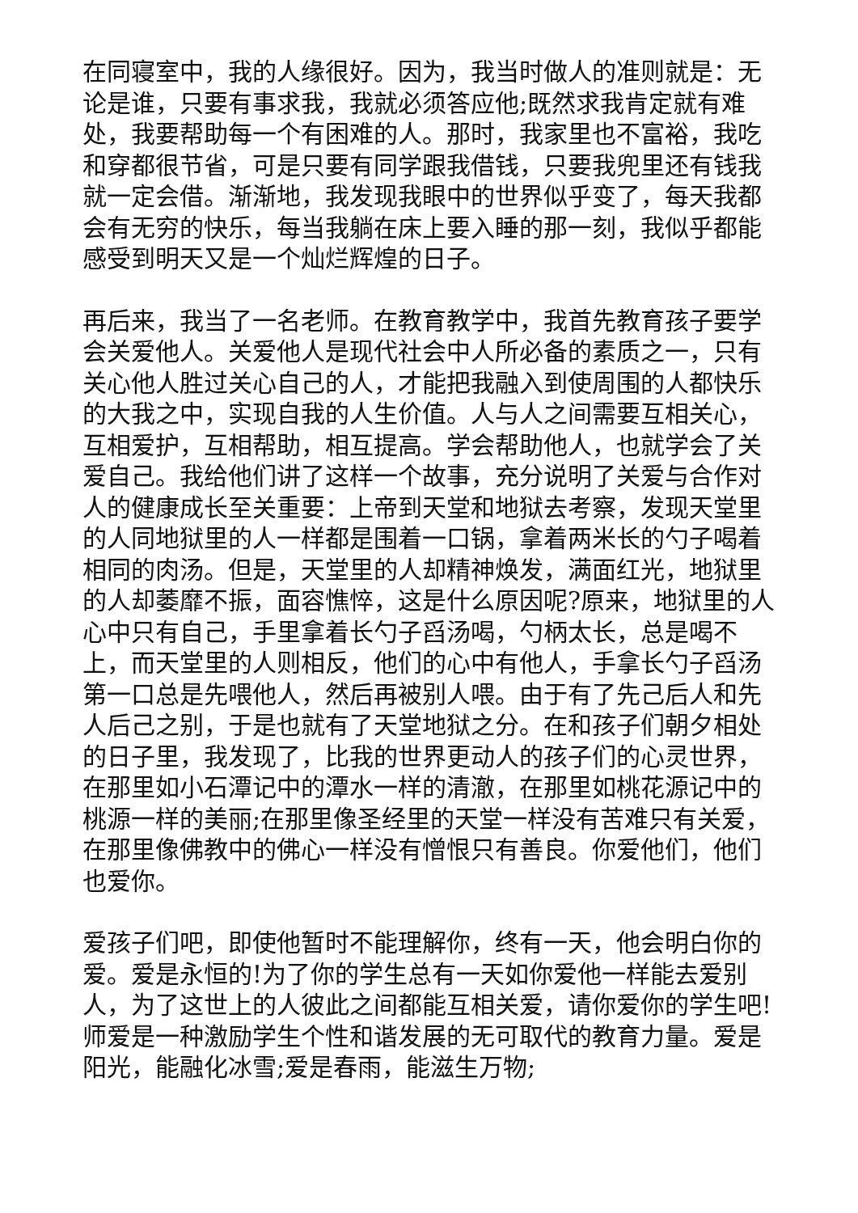在同寝室中，我的人缘很好。因为，我当时做人的准则就是：无论是谁，只要有事求我，我就必须答应他;既然求我肯定就有难处，我要帮助每一个有困难的人。那时，我家里也不富裕，我吃和穿都很节省，可是只要有同学跟我借钱，只要我兜里还有钱我就一定会借。渐渐地，我发现我眼中的世界似乎变了，每天我都会有无穷的快乐，每当我躺在床上要入睡的那一刻，我似乎都能感受到明天又是一个灿烂辉煌的日子。
再后来，我当了一名老师。在教育教学中，我首先教育孩子要学会关爱他人。关爱他人是现代社会中人所必备的素质之一，只有关心他人胜过关心自己的人，才能把我融入到使周围的人都快乐的大我之中，实现自我的人生价值。人与人之间需要互相关心，互相爱护，互相帮助，相互提高。学会帮助他人，也就学会了关爱自己。我给他们讲了这样一个故事，充分说明了关爱与合作对人的健康成长至关重要：上帝到天堂和地狱去考察，发现天堂里的人同地狱里的人一样都是围着一口锅，拿着两米长的勺子喝着相同的肉汤。但是，天堂里的人却精神焕发，满面红光，地狱里的人却萎靡不振，面容憔悴，这是什么原因呢?原来，地狱里的人心中只有自己，手里拿着长勺子舀汤喝，勺柄太长，总是喝不上，而天堂里的人则相反，他们的心中有他人，手拿长勺子舀汤第一口总是先喂他人，然后再被别人喂。由于有了先己后人和先人后己之别，于是也就有了天堂地狱之分。在和孩子们朝夕相处的日子里，我发现了，比我的世界更动人的孩子们的心灵世界，在那里如小石潭记中的潭水一样的清澈，在那里如桃花源记中的桃源一样的美丽;在那里像圣经里的天堂一样没有苦难只有关爱，在那里像佛教中的佛心一样没有憎恨只有善良。你爱他们，他们也爱你。
爱孩子们吧，即使他暂时不能理解你，终有一天，他会明白你的爱。爱是永恒的!为了你的学生总有一天如你爱他一样能去爱别人，为了这世上的人彼此之间都能互相关爱，请你爱你的学生吧!师爱是一种激励学生个性和谐发展的无可取代的教育力量。爱是阳光，能融化冰雪;爱是春雨，能滋生万物;